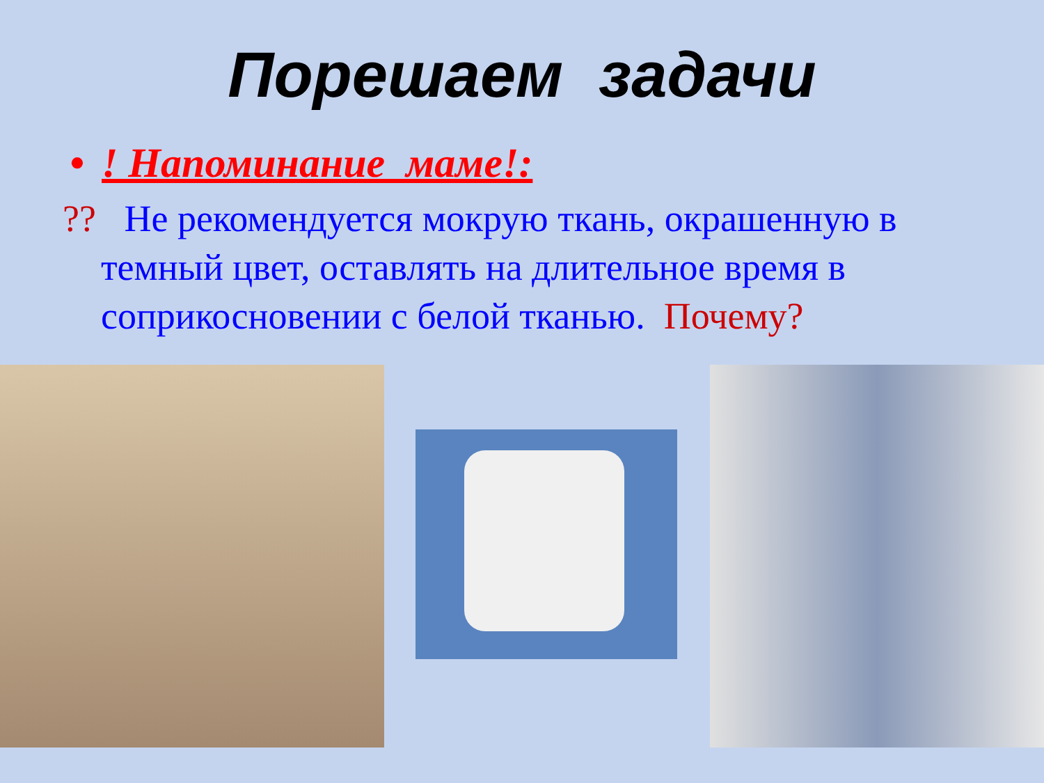Порешаем задачи
• ! Напоминание маме!:
?? Не рекомендуется мокрую ткань, окрашенную в темный цвет, оставлять на длительное время в соприкосновении с белой тканью. Почему?